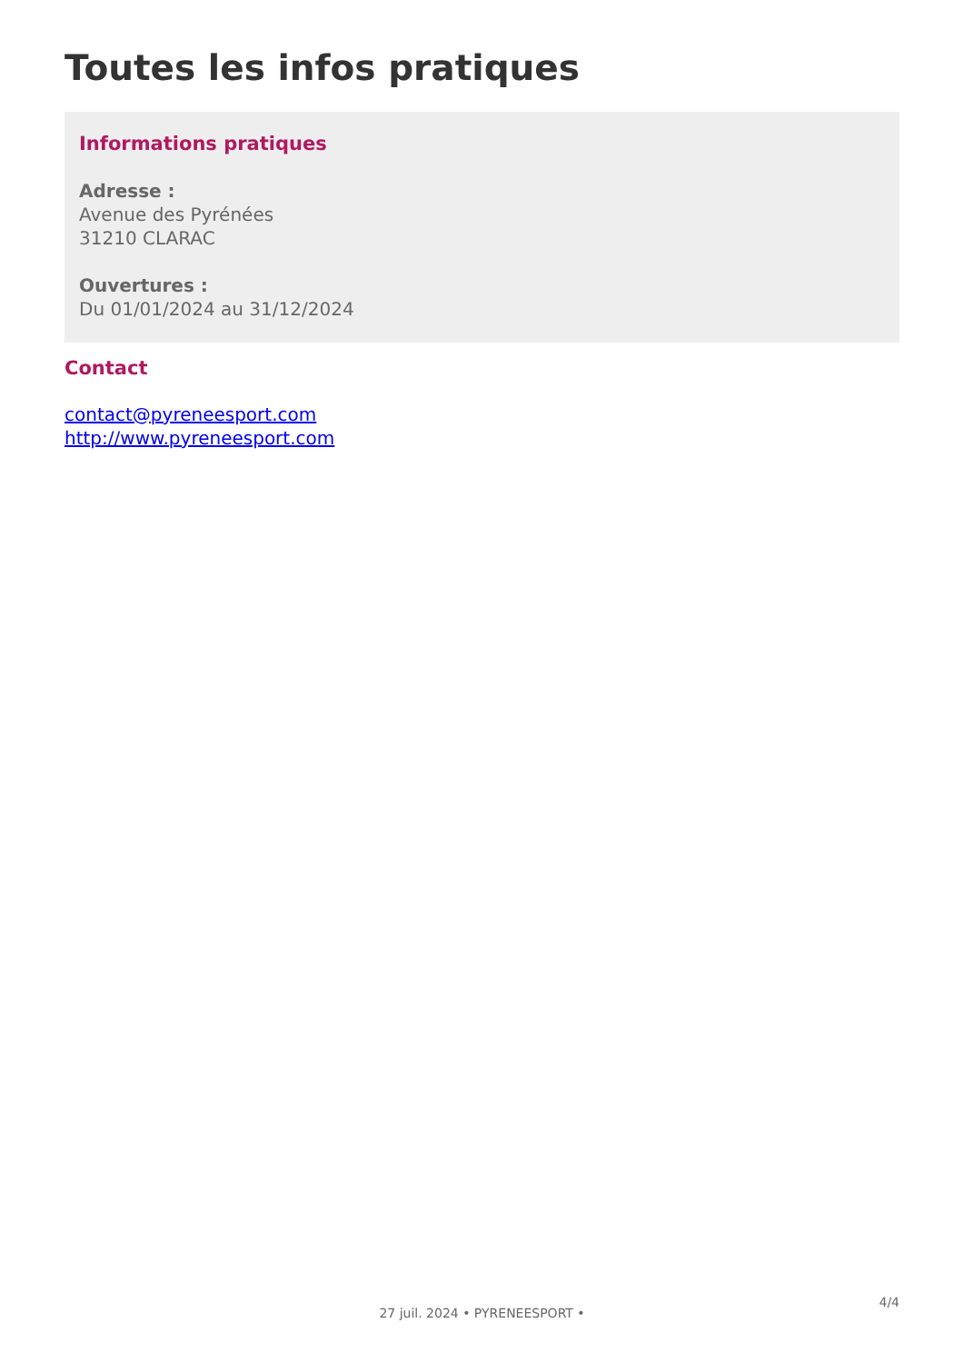Toutes les infos pratiques
Informations pratiques
Adresse :
Avenue des Pyrénées
31210 CLARAC
Ouvertures :
Du 01/01/2024 au 31/12/2024
Contact
contact@pyreneesport.com
http://www.pyreneesport.com
4/4
27 juil. 2024 • PYRENEESPORT •